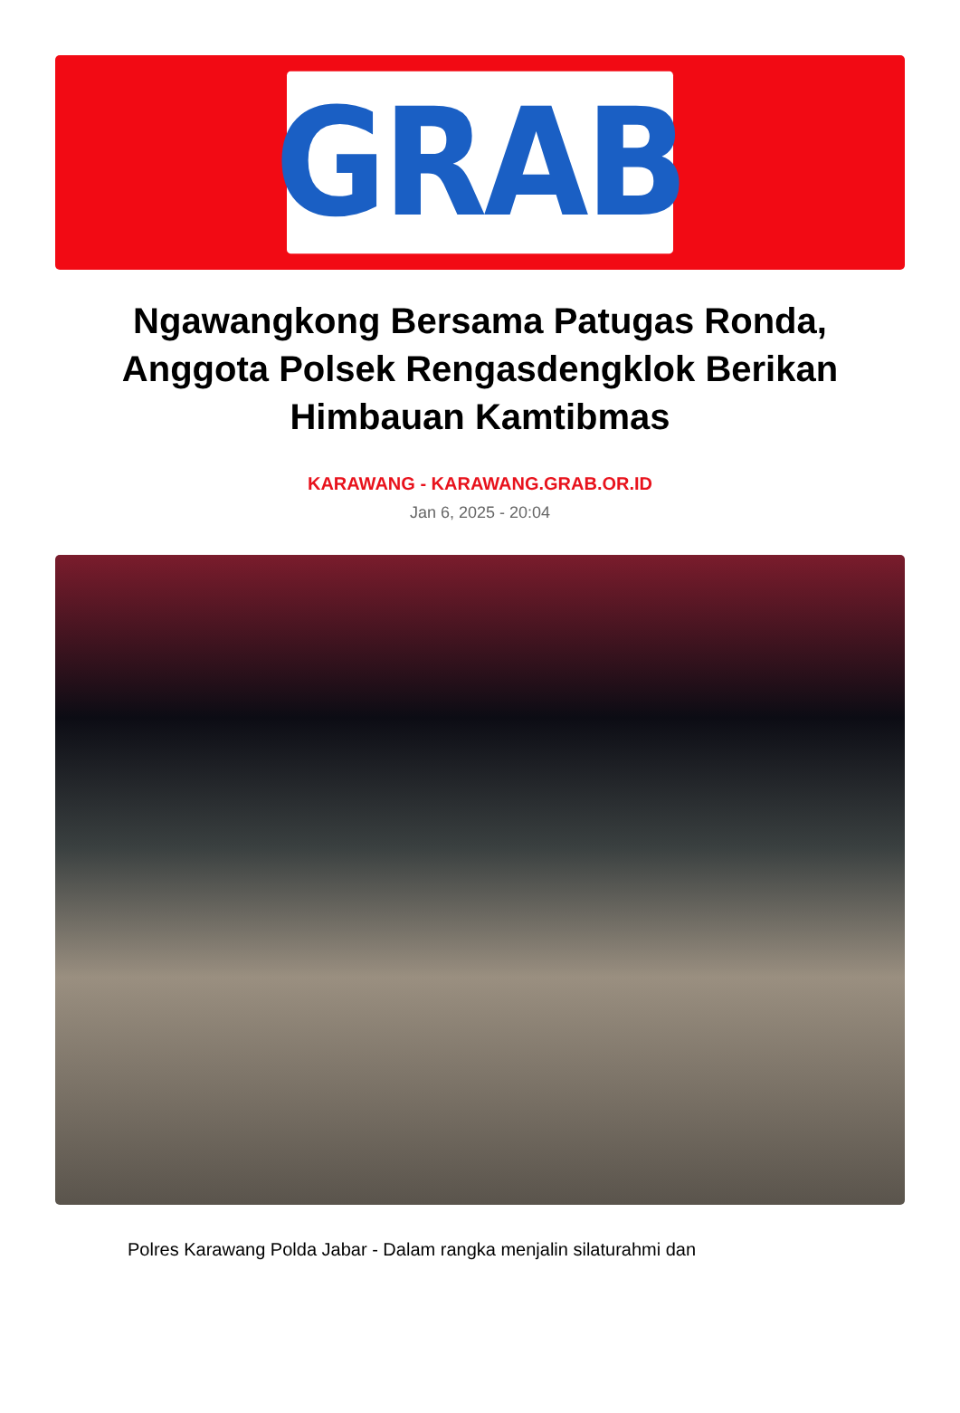GRAB
Ngawangkong Bersama Patugas Ronda, Anggota Polsek Rengasdengklok Berikan Himbauan Kamtibmas
KARAWANG - KARAWANG.GRAB.OR.ID
Jan 6, 2025 - 20:04
Polres Karawang Polda Jabar - Dalam rangka menjalin silaturahmi dan